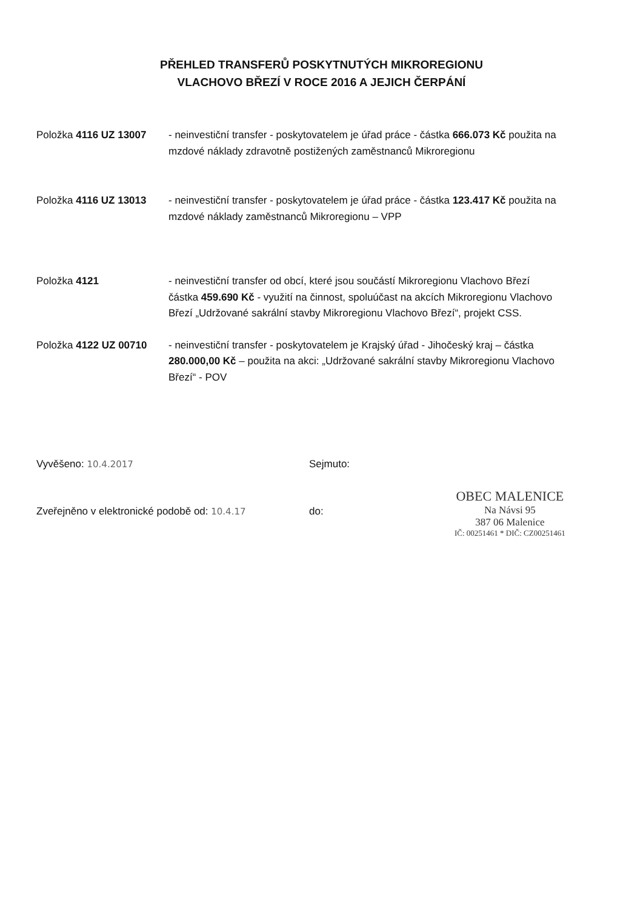PŘEHLED TRANSFERŮ POSKYTNUTÝCH MIKROREGIONU
VLACHOVO BŘEZÍ V ROCE 2016 A JEJICH ČERPÁNÍ
Položka 4116 UZ 13007 - neinvestiční transfer - poskytovatelem je úřad práce - částka 666.073 Kč použita na mzdové náklady zdravotně postižených zaměstnanců Mikroregionu
Položka 4116 UZ 13013 - neinvestiční transfer - poskytovatelem je úřad práce - částka 123.417 Kč použita na mzdové náklady zaměstnanců Mikroregionu – VPP
Položka 4121 - neinvestiční transfer od obcí, které jsou součástí Mikroregionu Vlachovo Březí částka 459.690 Kč - využití na činnost, spoluúčast na akcích Mikroregionu Vlachovo Březí „Udržované sakrální stavby Mikroregionu Vlachovo Březí“, projekt CSS.
Položka 4122 UZ 00710 - neinvestiční transfer - poskytovatelem je Krajský úřad - Jihočeský kraj – částka 280.000,00 Kč – použita na akci: „Udržované sakrální stavby Mikroregionu Vlachovo Březí“ - POV
Vyvěšeno: 10.4.2017 Sejmuto:
Zveřejněno v elektronické podobě od: 10.4.17 do:
OBEC MALENICE
Na Návsi 95
387 06 Malenice
IČ: 00251461 * DIČ: CZ00251461